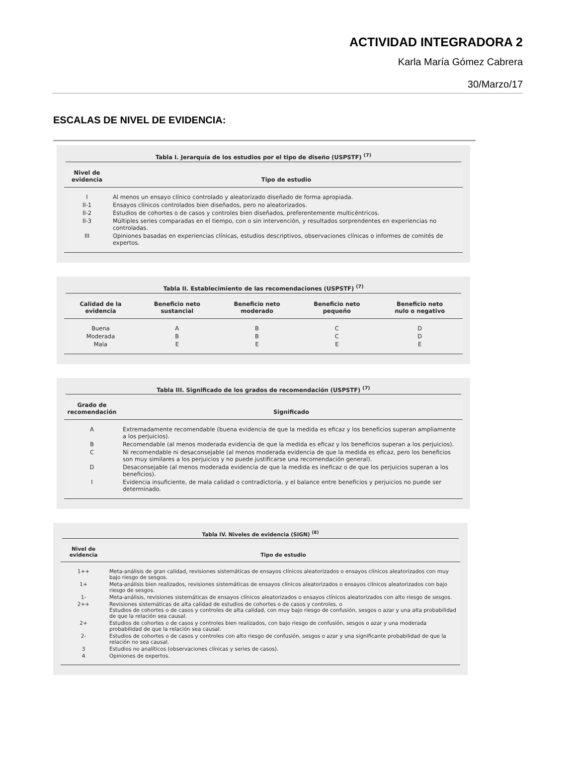ACTIVIDAD INTEGRADORA 2
Karla María Gómez Cabrera
30/Marzo/17
ESCALAS DE NIVEL DE EVIDENCIA:
Tabla I. Jerarquía de los estudios por el tipo de diseño (USPSTF) <sup>(7)</sup>
| Nivel de evidencia | Tipo de estudio |
| --- | --- |
| I | Al menos un ensayo clínico controlado y aleatorizado diseñado de forma apropiada. |
| II-1 | Ensayos clínicos controlados bien diseñados, pero no aleatorizados. |
| II-2 | Estudios de cohortes o de casos y controles bien diseñados, preferentemente multicéntricos. |
| II-3 | Múltiples series comparadas en el tiempo, con o sin intervención, y resultados sorprendentes en experiencias no controladas. |
| III | Opiniones basadas en experiencias clínicas, estudios descriptivos, observaciones clínicas o informes de comités de expertos. |
Tabla II. Establecimiento de las recomendaciones (USPSTF) <sup>(7)</sup>
| Calidad de la evidencia | Beneficio neto sustancial | Beneficio neto moderado | Beneficio neto pequeño | Beneficio neto nulo o negativo |
| --- | --- | --- | --- | --- |
| Buena | A | B | C | D |
| Moderada | B | B | C | D |
| Mala | E | E | E | E |
Tabla III. Significado de los grados de recomendación (USPSTF) <sup>(7)</sup>
| Grado de recomendación | Significado |
| --- | --- |
| A | Extremadamente recomendable (buena evidencia de que la medida es eficaz y los beneficios superan ampliamente a los perjuicios). |
| B | Recomendable (al menos moderada evidencia de que la medida es eficaz y los beneficios superan a los perjuicios). |
| C | Ni recomendable ni desaconsejable (al menos moderada evidencia de que la medida es eficaz, pero los beneficios son muy similares a los perjuicios y no puede justificarse una recomendación general). |
| D | Desaconsejable (al menos moderada evidencia de que la medida es ineficaz o de que los perjuicios superan a los beneficios). |
| I | Evidencia insuficiente, de mala calidad o contradictoria, y el balance entre beneficios y perjuicios no puede ser determinado. |
Tabla IV. Niveles de evidencia (SIGN) <sup>(8)</sup>
| Nivel de evidencia | Tipo de estudio |
| --- | --- |
| 1++ | Meta-análisis de gran calidad, revisiones sistemáticas de ensayos clínicos aleatorizados o ensayos clínicos aleatorizados con muy bajo riesgo de sesgos. |
| 1+ | Meta-análisis bien realizados, revisiones sistemáticas de ensayos clínicos aleatorizados o ensayos clínicos aleatorizados con bajo riesgo de sesgos. |
| 1- | Meta-análisis, revisiones sistemáticas de ensayos clínicos aleatorizados o ensayos clínicos aleatorizados con alto riesgo de sesgos. |
| 2++ | Revisiones sistemáticas de alta calidad de estudios de cohortes o de casos y controles, o Estudios de cohortes o de casos y controles de alta calidad, con muy bajo riesgo de confusión, sesgos o azar y una alta probabilidad de que la relación sea causal. |
| 2+ | Estudios de cohortes o de casos y controles bien realizados, con bajo riesgo de confusión, sesgos o azar y una moderada probabilidad de que la relación sea causal. |
| 2- | Estudios de cohortes o de casos y controles con alto riesgo de confusión, sesgos o azar y una significante probabilidad de que la relación no sea causal. |
| 3 | Estudios no analíticos (observaciones clínicas y series de casos). |
| 4 | Opiniones de expertos. |